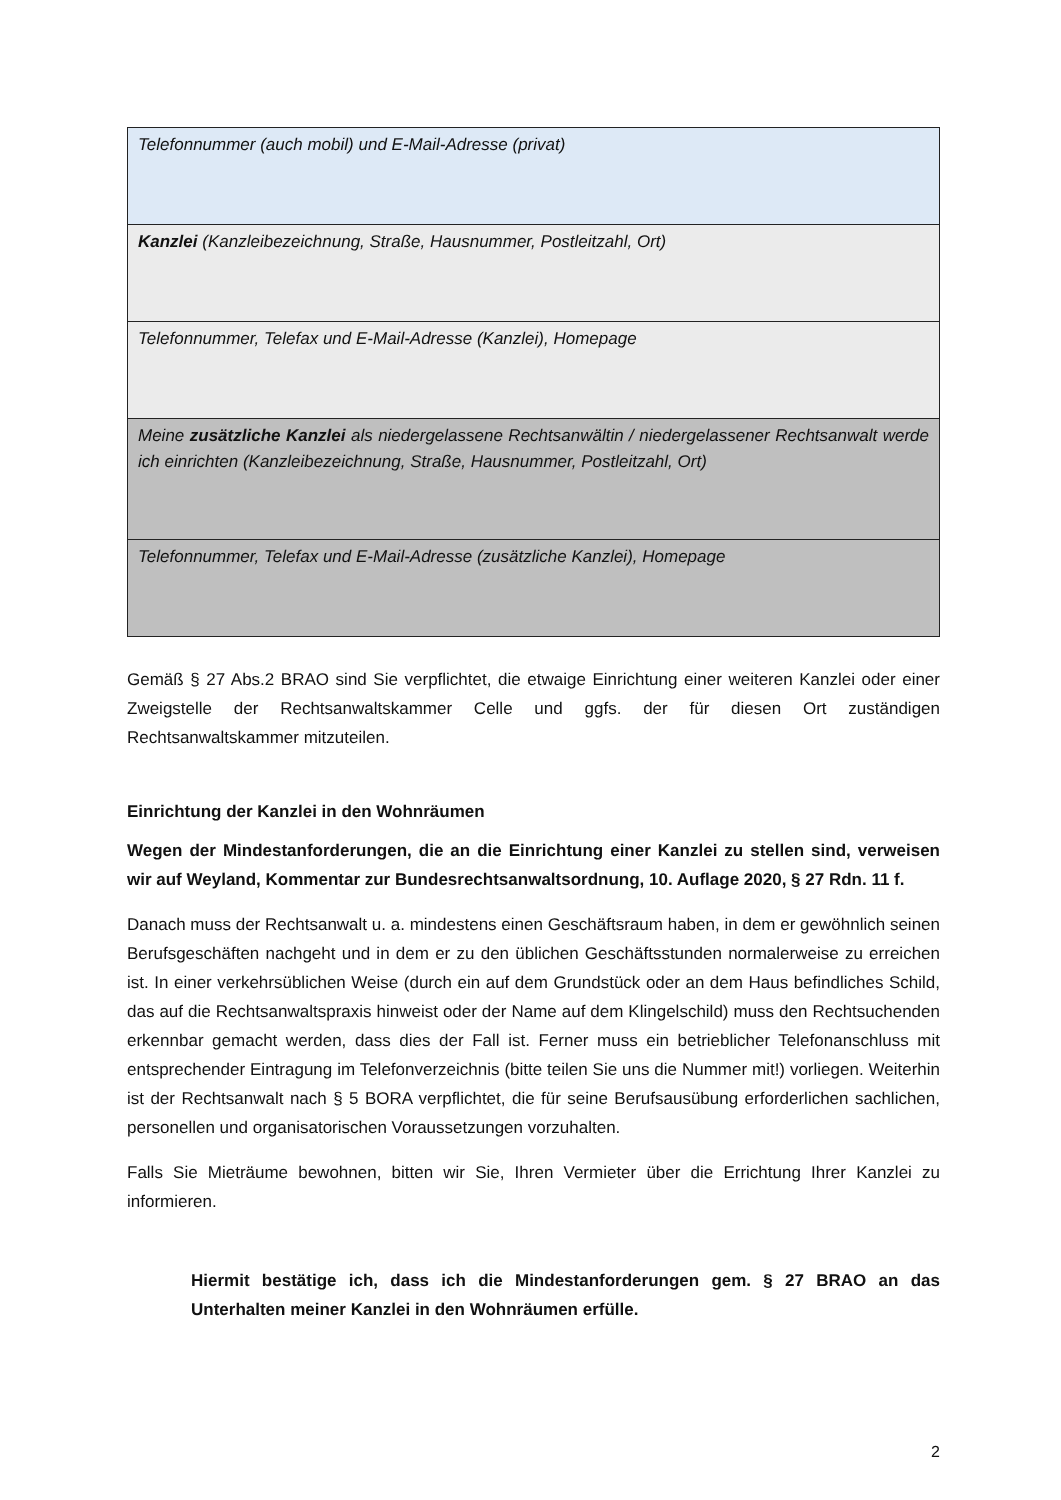| Telefonnummer (auch mobil) und E-Mail-Adresse (privat) |
| Kanzlei (Kanzleibezeichnung, Straße, Hausnummer, Postleitzahl, Ort) |
| Telefonnummer, Telefax und E-Mail-Adresse (Kanzlei), Homepage |
| Meine zusätzliche Kanzlei als niedergelassene Rechtsanwältin / niedergelassener Rechtsanwalt werde ich einrichten (Kanzleibezeichnung, Straße, Hausnummer, Postleitzahl, Ort) |
| Telefonnummer, Telefax und E-Mail-Adresse (zusätzliche Kanzlei), Homepage |
Gemäß § 27 Abs.2 BRAO sind Sie verpflichtet, die etwaige Einrichtung einer weiteren Kanzlei oder einer Zweigstelle der Rechtsanwaltskammer Celle und ggfs. der für diesen Ort zuständigen Rechtsanwaltskammer mitzuteilen.
Einrichtung der Kanzlei in den Wohnräumen
Wegen der Mindestanforderungen, die an die Einrichtung einer Kanzlei zu stellen sind, verweisen wir auf Weyland, Kommentar zur Bundesrechtsanwaltsordnung, 10. Auflage 2020, § 27 Rdn. 11 f.
Danach muss der Rechtsanwalt u. a. mindestens einen Geschäftsraum haben, in dem er gewöhnlich seinen Berufsgeschäften nachgeht und in dem er zu den üblichen Geschäftsstunden normalerweise zu erreichen ist. In einer verkehrsüblichen Weise (durch ein auf dem Grundstück oder an dem Haus befindliches Schild, das auf die Rechtsanwaltspraxis hinweist oder der Name auf dem Klingelschild) muss den Rechtsuchenden erkennbar gemacht werden, dass dies der Fall ist. Ferner muss ein betrieblicher Telefonanschluss mit entsprechender Eintragung im Telefonverzeichnis (bitte teilen Sie uns die Nummer mit!) vorliegen. Weiterhin ist der Rechtsanwalt nach § 5 BORA verpflichtet, die für seine Berufsausübung erforderlichen sachlichen, personellen und organisatorischen Voraussetzungen vorzuhalten.
Falls Sie Mieträume bewohnen, bitten wir Sie, Ihren Vermieter über die Errichtung Ihrer Kanzlei zu informieren.
Hiermit bestätige ich, dass ich die Mindestanforderungen gem. § 27 BRAO an das Unterhalten meiner Kanzlei in den Wohnräumen erfülle.
2